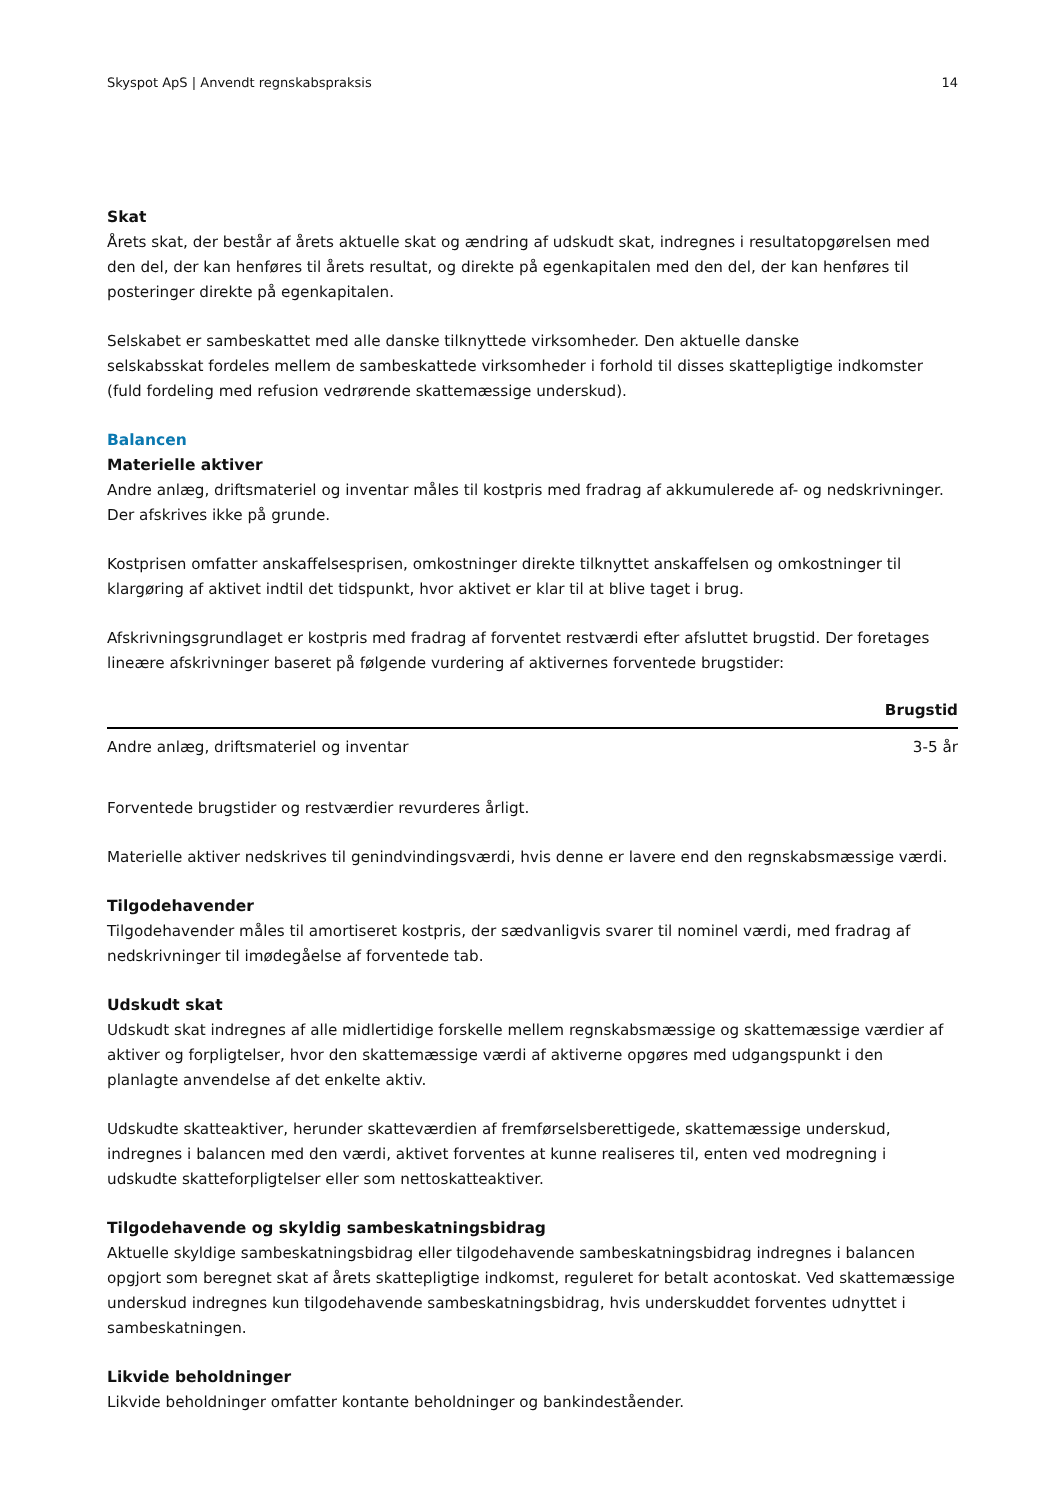Skyspot ApS | Anvendt regnskabspraksis 14
Skat
Årets skat, der består af årets aktuelle skat og ændring af udskudt skat, indregnes i resultatopgørelsen med den del, der kan henføres til årets resultat, og direkte på egenkapitalen med den del, der kan henføres til posteringer direkte på egenkapitalen.
Selskabet er sambeskattet med alle danske tilknyttede virksomheder. Den aktuelle danske
selskabsskat fordeles mellem de sambeskattede virksomheder i forhold til disses skattepligtige indkomster (fuld fordeling med refusion vedrørende skattemæssige underskud).
Balancen
Materielle aktiver
Andre anlæg, driftsmateriel og inventar måles til kostpris med fradrag af akkumulerede af- og nedskrivninger. Der afskrives ikke på grunde.
Kostprisen omfatter anskaffelsesprisen, omkostninger direkte tilknyttet anskaffelsen og omkostninger til klargøring af aktivet indtil det tidspunkt, hvor aktivet er klar til at blive taget i brug.
Afskrivningsgrundlaget er kostpris med fradrag af forventet restværdi efter afsluttet brugstid. Der foretages lineære afskrivninger baseret på følgende vurdering af aktivernes forventede brugstider:
| | Brugstid |
| --- | --- |
| Andre anlæg, driftsmateriel og inventar | 3-5 år |
Forventede brugstider og restværdier revurderes årligt.
Materielle aktiver nedskrives til genindvindingsværdi, hvis denne er lavere end den regnskabsmæssige værdi.
Tilgodehavender
Tilgodehavender måles til amortiseret kostpris, der sædvanligvis svarer til nominel værdi, med fradrag af nedskrivninger til imødegåelse af forventede tab.
Udskudt skat
Udskudt skat indregnes af alle midlertidige forskelle mellem regnskabsmæssige og skattemæssige værdier af aktiver og forpligtelser, hvor den skattemæssige værdi af aktiverne opgøres med udgangspunkt i den planlagte anvendelse af det enkelte aktiv.
Udskudte skatteaktiver, herunder skatteværdien af fremførselsberettigede, skattemæssige underskud, indregnes i balancen med den værdi, aktivet forventes at kunne realiseres til, enten ved modregning i udskudte skatteforpligtelser eller som nettoskatteaktiver.
Tilgodehavende og skyldig sambeskatningsbidrag
Aktuelle skyldige sambeskatningsbidrag eller tilgodehavende sambeskatningsbidrag indregnes i balancen opgjort som beregnet skat af årets skattepligtige indkomst, reguleret for betalt acontoskat. Ved skattemæssige underskud indregnes kun tilgodehavende sambeskatningsbidrag, hvis underskuddet forventes udnyttet i sambeskatningen.
Likvide beholdninger
Likvide beholdninger omfatter kontante beholdninger og bankindeståender.